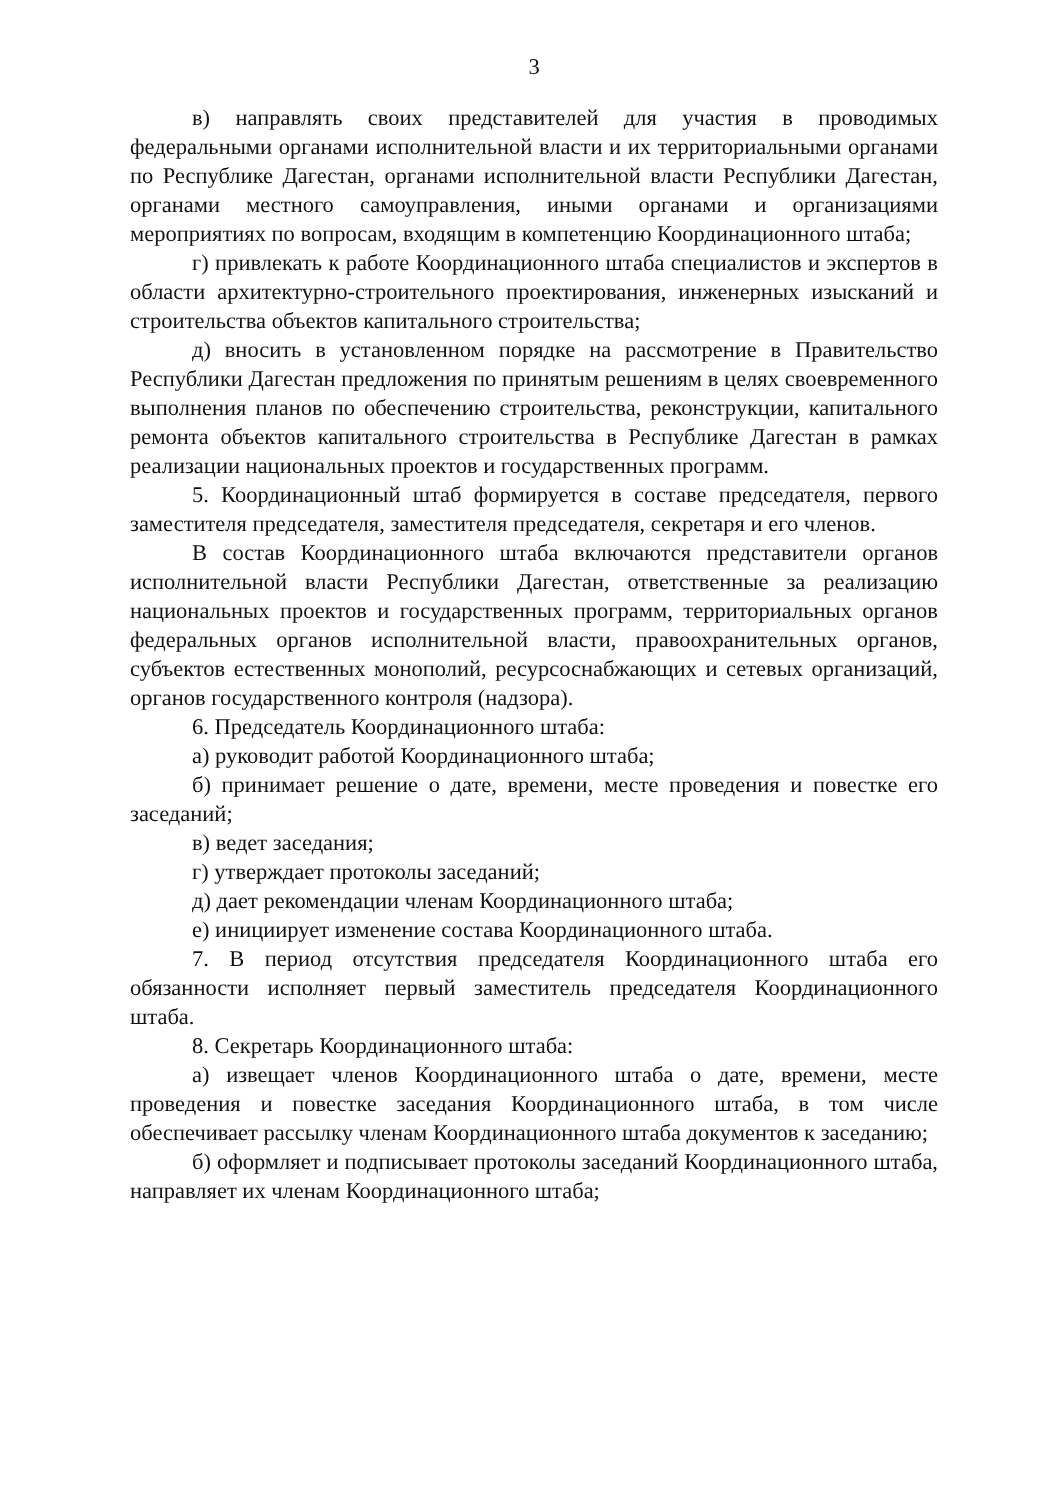3
в) направлять своих представителей для участия в проводимых федеральными органами исполнительной власти и их территориальными органами по Республике Дагестан, органами исполнительной власти Республики Дагестан, органами местного самоуправления, иными органами и организациями мероприятиях по вопросам, входящим в компетенцию Координационного штаба;
г) привлекать к работе Координационного штаба специалистов и экспертов в области архитектурно-строительного проектирования, инженерных изысканий и строительства объектов капитального строительства;
д) вносить в установленном порядке на рассмотрение в Правительство Республики Дагестан предложения по принятым решениям в целях своевременного выполнения планов по обеспечению строительства, реконструкции, капитального ремонта объектов капитального строительства в Республике Дагестан в рамках реализации национальных проектов и государственных программ.
5. Координационный штаб формируется в составе председателя, первого заместителя председателя, заместителя председателя, секретаря и его членов.
В состав Координационного штаба включаются представители органов исполнительной власти Республики Дагестан, ответственные за реализацию национальных проектов и государственных программ, территориальных органов федеральных органов исполнительной власти, правоохранительных органов, субъектов естественных монополий, ресурсоснабжающих и сетевых организаций, органов государственного контроля (надзора).
6. Председатель Координационного штаба:
а) руководит работой Координационного штаба;
б) принимает решение о дате, времени, месте проведения и повестке его заседаний;
в) ведет заседания;
г) утверждает протоколы заседаний;
д) дает рекомендации членам Координационного штаба;
е) инициирует изменение состава Координационного штаба.
7. В период отсутствия председателя Координационного штаба его обязанности исполняет первый заместитель председателя Координационного штаба.
8. Секретарь Координационного штаба:
а) извещает членов Координационного штаба о дате, времени, месте проведения и повестке заседания Координационного штаба, в том числе обеспечивает рассылку членам Координационного штаба документов к заседанию;
б) оформляет и подписывает протоколы заседаний Координационного штаба, направляет их членам Координационного штаба;